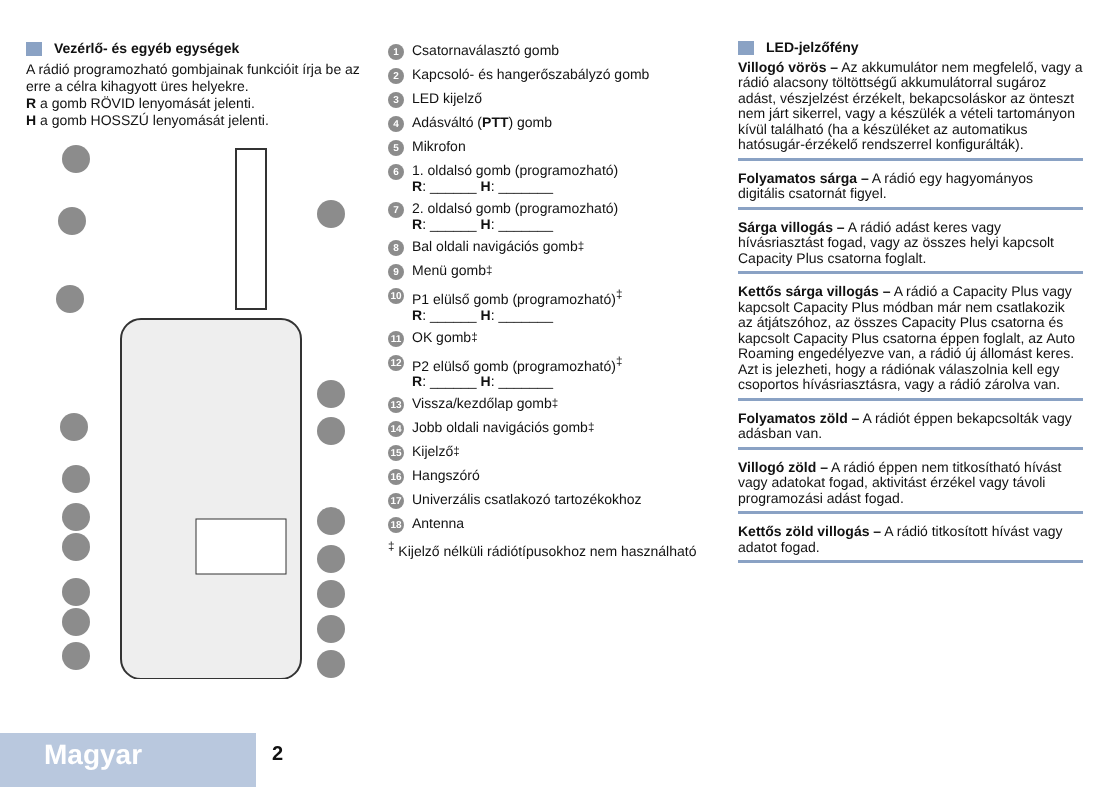Vezérlő- és egyéb egységek
A rádió programozható gombjainak funkcióit írja be az erre a célra kihagyott üres helyekre.
R a gomb RÖVID lenyomását jelenti.
H a gomb HOSSZÚ lenyomását jelenti.
1 Csatornaválasztó gomb
2 Kapcsoló- és hangerőszabályzó gomb
3 LED kijelző
4 Adásváltó (PTT) gomb
5 Mikrofon
6
1. oldalsó gomb (programozható)
R: ______ H: _______
7
2. oldalsó gomb (programozható)
R: ______ H: _______
8 Bal oldali navigációs gomb<sup>‡</sup>
9 Menü gomb<sup>‡</sup>
10
P1 elülső gomb (programozható)<sup>‡</sup>
R: ______ H: _______
11 OK gomb<sup>‡</sup>
12
P2 elülső gomb (programozható)<sup>‡</sup>
R: ______ H: _______
13 Vissza/kezdőlap gomb<sup>‡</sup>
14 Jobb oldali navigációs gomb<sup>‡</sup>
15 Kijelző<sup>‡</sup>
16 Hangszóró
17 Univerzális csatlakozó tartozékokhoz
18 Antenna
<sup>‡</sup> Kijelző nélküli rádiótípusokhoz nem használható
LED-jelzőfény
Villogó vörös – Az akkumulátor nem megfelelő, vagy a rádió alacsony töltöttségű akkumulátorral sugároz adást, vészjelzést érzékelt, bekapcsoláskor az önteszt nem járt sikerrel, vagy a készülék a vételi tartományon kívül található (ha a készüléket az automatikus hatósugár-érzékelő rendszerrel konfigurálták).
Folyamatos sárga – A rádió egy hagyományos digitális csatornát figyel.
Sárga villogás – A rádió adást keres vagy hívásriasztást fogad, vagy az összes helyi kapcsolt Capacity Plus csatorna foglalt.
Kettős sárga villogás – A rádió a Capacity Plus vagy kapcsolt Capacity Plus módban már nem csatlakozik az átjátszóhoz, az összes Capacity Plus csatorna és kapcsolt Capacity Plus csatorna éppen foglalt, az Auto Roaming engedélyezve van, a rádió új állomást keres. Azt is jelezheti, hogy a rádiónak válaszolnia kell egy csoportos hívásriasztásra, vagy a rádió zárolva van.
Folyamatos zöld – A rádiót éppen bekapcsolták vagy adásban van.
Villogó zöld – A rádió éppen nem titkosítható hívást vagy adatokat fogad, aktivitást érzékel vagy távoli programozási adást fogad.
Kettős zöld villogás – A rádió titkosított hívást vagy adatot fogad.
Magyar 2